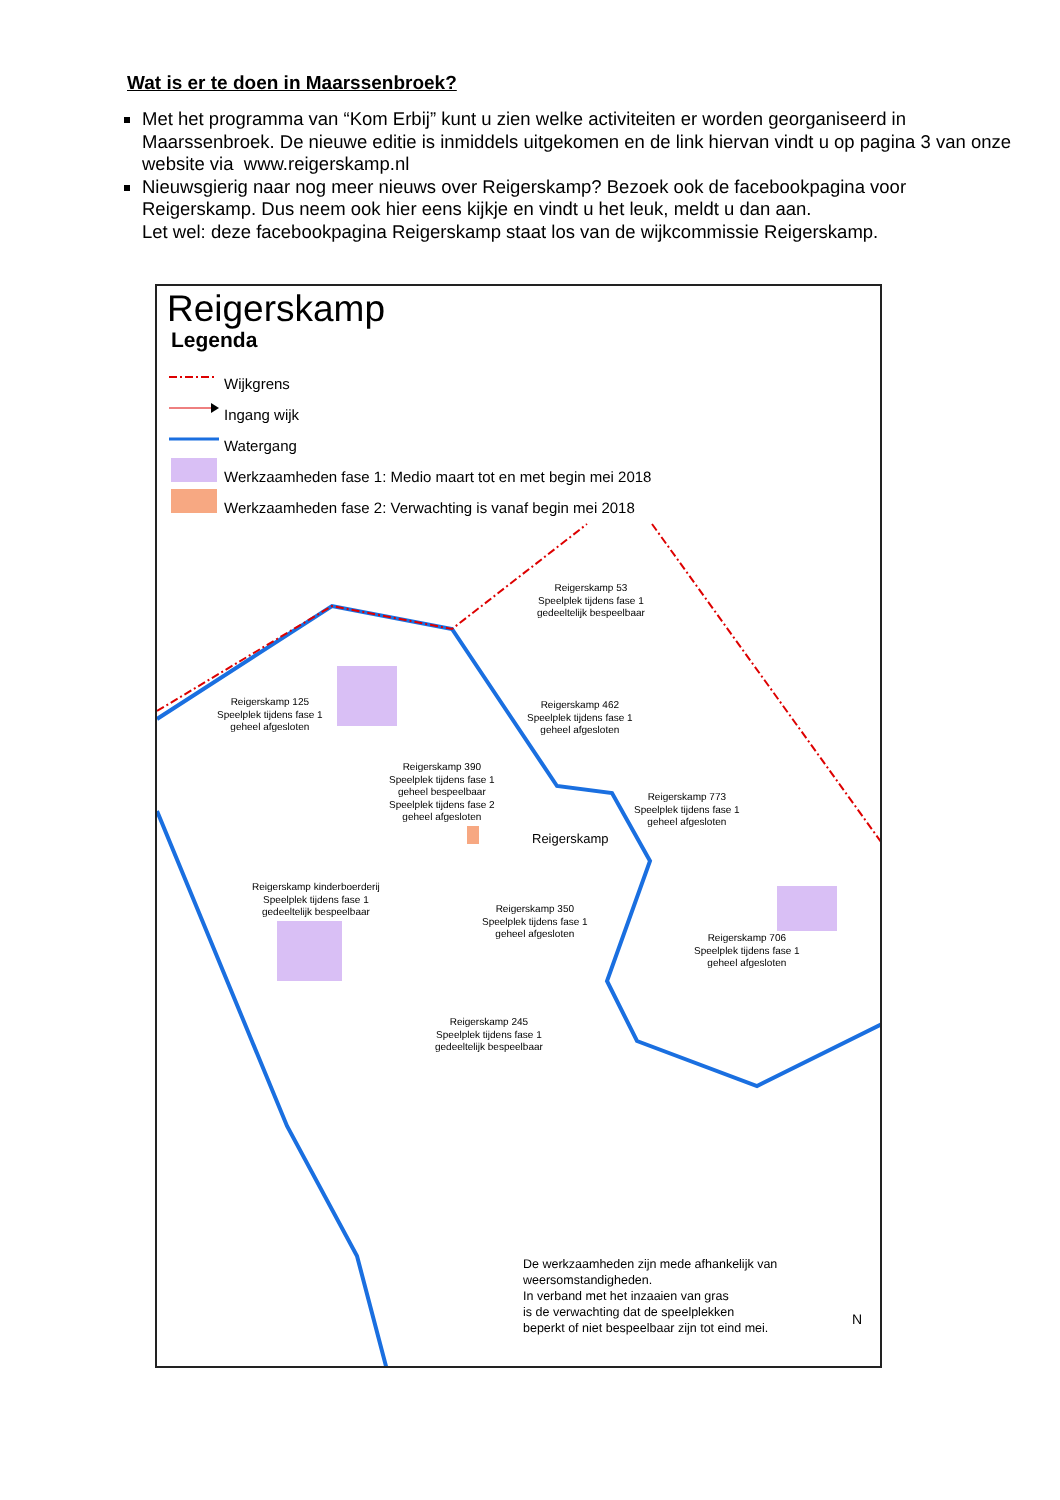Wat is er te doen in Maarssenbroek?
Met het programma van “Kom Erbij” kunt u zien welke activiteiten er worden georganiseerd in Maarssenbroek. De nieuwe editie is inmiddels uitgekomen en de link hiervan vindt u op pagina 3 van onze website via www.reigerskamp.nl
Nieuwsgierig naar nog meer nieuws over Reigerskamp? Bezoek ook de facebookpagina voor Reigerskamp. Dus neem ook hier eens kijkje en vindt u het leuk, meldt u dan aan.
Let wel: deze facebookpagina Reigerskamp staat los van de wijkcommissie Reigerskamp.
Reigerskamp
Legenda
Wijkgrens
Ingang wijk
Watergang
Werkzaamheden fase 1: Medio maart tot en met begin mei 2018
Werkzaamheden fase 2: Verwachting is vanaf begin mei 2018
Reigerskamp 53
Speelplek tijdens fase 1
gedeeltelijk bespeelbaar
Reigerskamp 125
Speelplek tijdens fase 1
geheel afgesloten
Reigerskamp 462
Speelplek tijdens fase 1
geheel afgesloten
Reigerskamp 390
Speelplek tijdens fase 1
geheel bespeelbaar
Speelplek tijdens fase 2
geheel afgesloten
Reigerskamp 773
Speelplek tijdens fase 1
geheel afgesloten
Reigerskamp
Reigerskamp kinderboerderij
Speelplek tijdens fase 1
gedeeltelijk bespeelbaar
Reigerskamp 350
Speelplek tijdens fase 1
geheel afgesloten
Reigerskamp 706
Speelplek tijdens fase 1
geheel afgesloten
Reigerskamp 245
Speelplek tijdens fase 1
gedeeltelijk bespeelbaar
De werkzaamheden zijn mede afhankelijk van
weersomstandigheden.
In verband met het inzaaien van gras
is de verwachting dat de speelplekken
beperkt of niet bespeelbaar zijn tot eind mei.
N